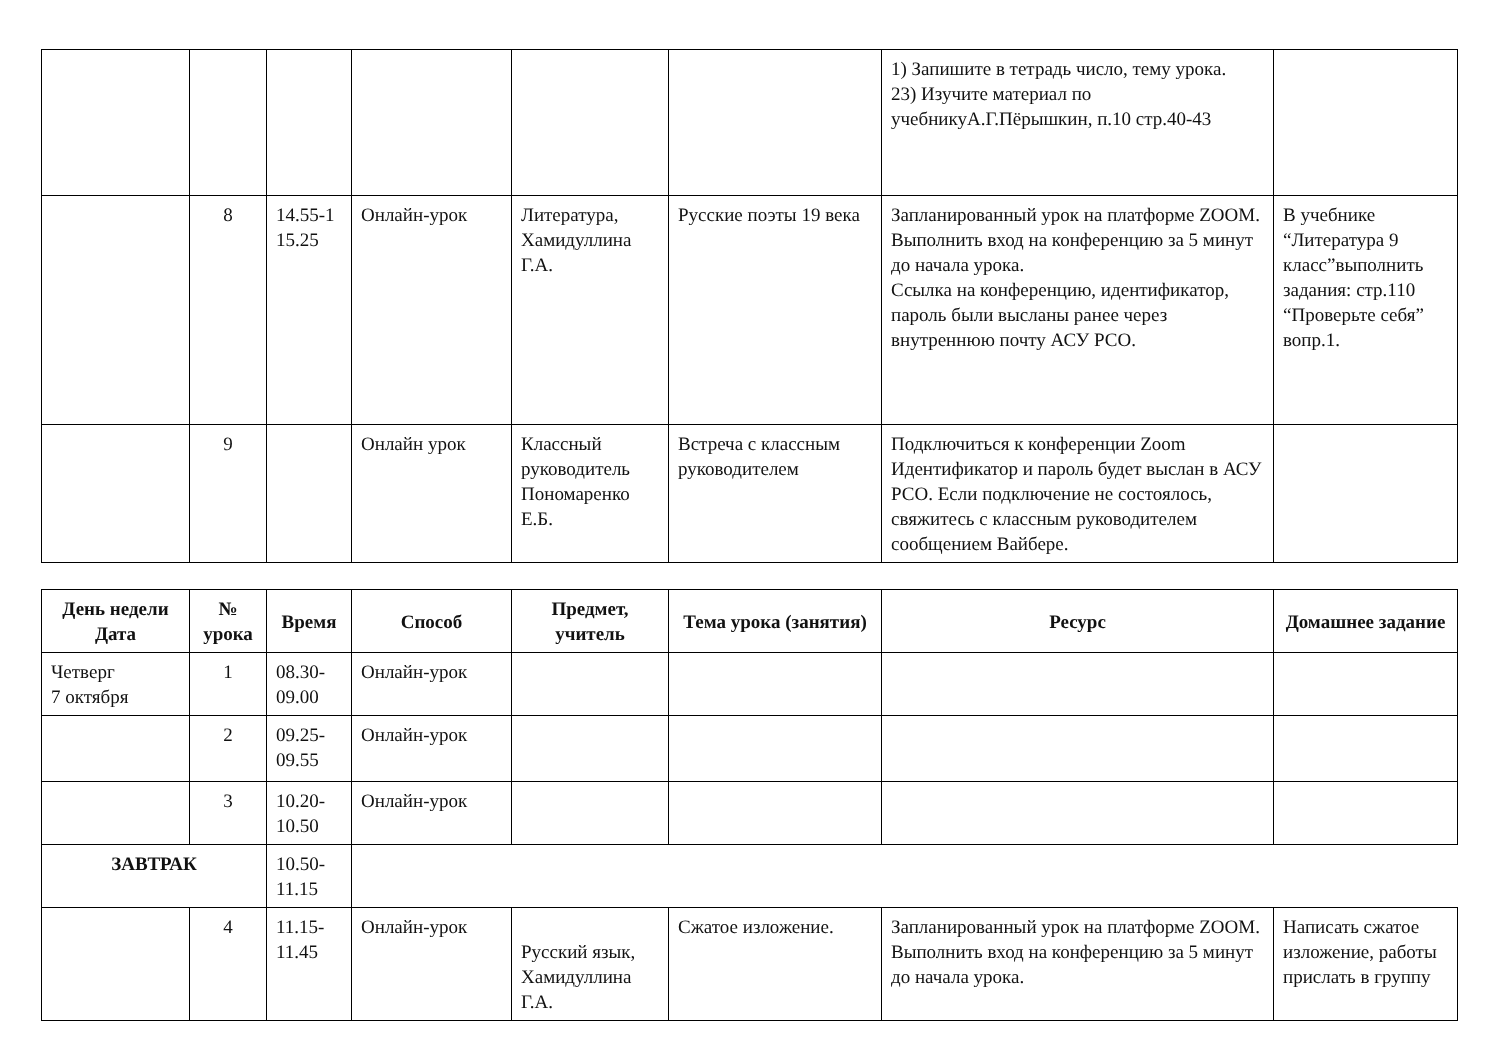| | | | | | | 1) Запишите в тетрадь число, тему урока. 23) Изучите материал по учебникуА.Г.Пёрышкин, п.10 стр.40-43 | |
| | 8 | 14.55-1 15.25 | Онлайн-урок | Литература, Хамидуллина Г.А. | Русские поэты 19 века | Запланированный урок на платформе ZOOM. Выполнить вход на конференцию за 5 минут до начала урока. Ссылка на конференцию, идентификатор, пароль были высланы ранее через внутреннюю почту АСУ РСО. | В учебнике “Литература 9 класс”выполнить задания: стр.110 “Проверьте себя” вопр.1. |
| | 9 | | Онлайн урок | Классный руководитель Пономаренко Е.Б. | Встреча с классным руководителем | Подключиться к конференции Zoom Идентификатор и пароль будет выслан в АСУ РСО. Если подключение не состоялось, свяжитесь с классным руководителем сообщением Вайбере. | |
| День недели Дата | № урока | Время | Способ | Предмет, учитель | Тема урока (занятия) | Ресурс | Домашнее задание |
| --- | --- | --- | --- | --- | --- | --- | --- |
| Четверг 7 октября | 1 | 08.30-09.00 | Онлайн-урок | | | | |
| | 2 | 09.25-09.55 | Онлайн-урок | | | | |
| | 3 | 10.20-10.50 | Онлайн-урок | | | | |
| ЗАВТРАК | | 10.50-11.15 | | | | | |
| | 4 | 11.15-11.45 | Онлайн-урок | Русский язык, Хамидуллина Г.А. | Сжатое изложение. | Запланированный урок на платформе ZOOM. Выполнить вход на конференцию за 5 минут до начала урока. | Написать сжатое изложение, работы прислать в группу |